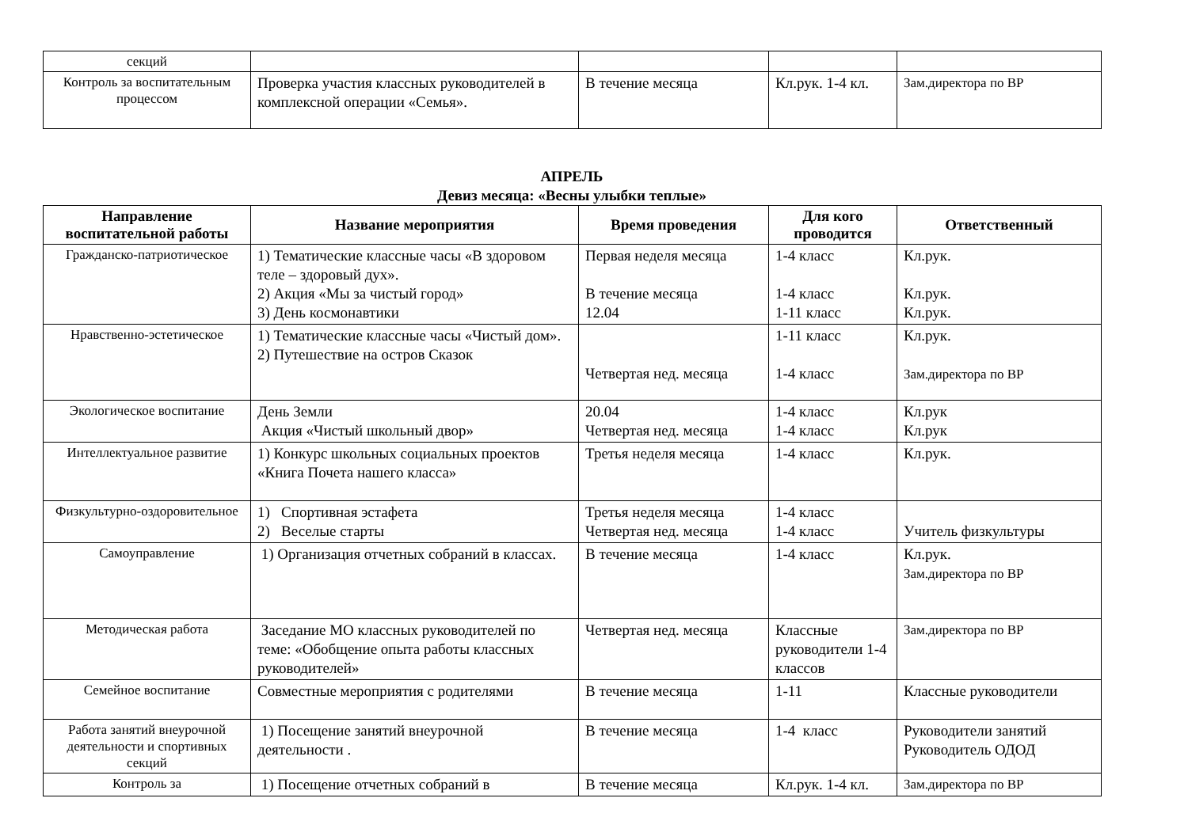| секций | | | | |
| Контроль за воспитательным процессом | Проверка участия классных руководителей в комплексной операции «Семья». | В течение месяца | Кл.рук. 1-4 кл. | Зам.директора по ВР |
АПРЕЛЬ
Девиз месяца: «Весны улыбки теплые»
| Направление воспитательной работы | Название мероприятия | Время проведения | Для кого проводится | Ответственный |
| --- | --- | --- | --- | --- |
| Гражданско-патриотическое | 1) Тематические классные часы «В здоровом теле – здоровый дух». 2) Акция «Мы за чистый город» 3) День космонавтики | Первая неделя месяца В течение месяца 12.04 | 1-4 класс 1-4 класс 1-11 класс | Кл.рук. Кл.рук. Кл.рук. |
| Нравственно-эстетическое | 1) Тематические классные часы «Чистый дом». 2) Путешествие на остров Сказок | Четвертая нед. месяца | 1-11 класс 1-4 класс | Кл.рук. Зам.директора по ВР |
| Экологическое воспитание | День Земли Акция «Чистый школьный двор» | 20.04 Четвертая нед. месяца | 1-4 класс 1-4 класс | Кл.рук Кл.рук |
| Интеллектуальное развитие | 1) Конкурс школьных социальных проектов «Книга Почета нашего класса» | Третья неделя месяца | 1-4 класс | Кл.рук. |
| Физкультурно-оздоровительное | 1) Спортивная эстафета 2) Веселые старты | Третья неделя месяца Четвертая нед. месяца | 1-4 класс 1-4 класс | Учитель физкультуры |
| Самоуправление | 1) Организация отчетных собраний в классах. | В течение месяца | 1-4 класс | Кл.рук. Зам.директора по ВР |
| Методическая работа | Заседание МО классных руководителей по теме: «Обобщение опыта работы классных руководителей» | Четвертая нед. месяца | Классные руководители 1-4 классов | Зам.директора по ВР |
| Семейное воспитание | Совместные мероприятия с родителями | В течение месяца | 1-11 | Классные руководители |
| Работа занятий внеурочной деятельности и спортивных секций | 1) Посещение занятий внеурочной деятельности . | В течение месяца | 1-4 класс | Руководители занятий Руководитель ОДОД |
| Контроль за | 1) Посещение отчетных собраний в | В течение месяца | Кл.рук. 1-4 кл. | Зам.директора по ВР |